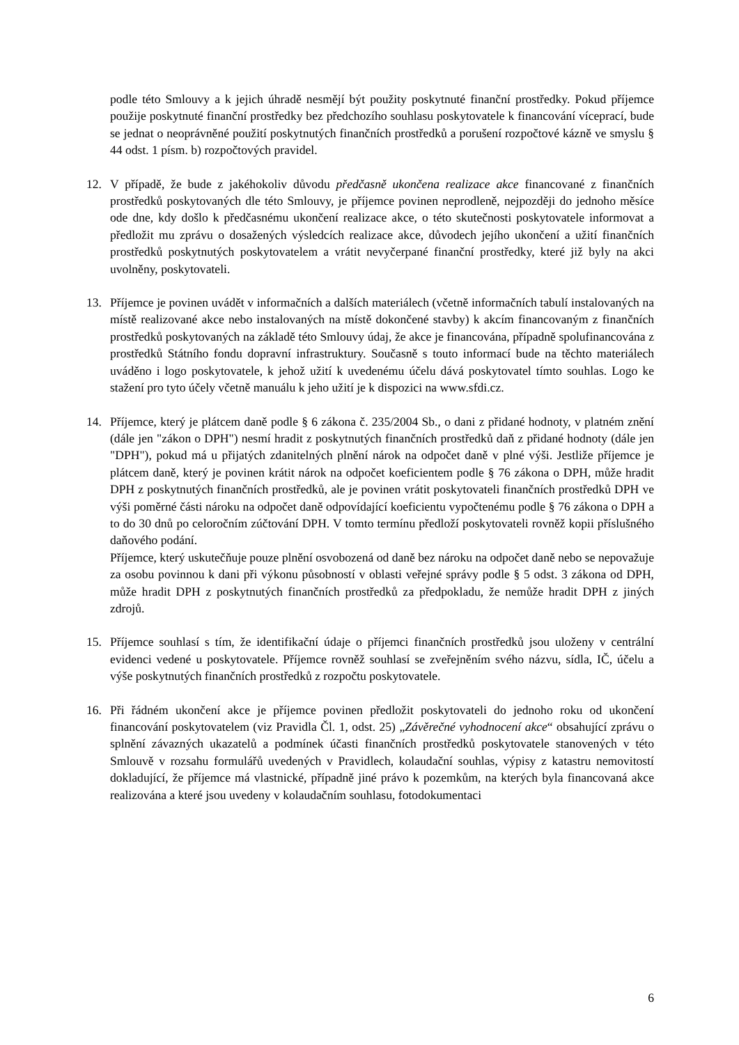podle této Smlouvy a k jejich úhradě nesmějí být použity poskytnuté finanční prostředky. Pokud příjemce použije poskytnuté finanční prostředky bez předchozího souhlasu poskytovatele k financování víceprací, bude se jednat o neoprávněné použití poskytnutých finančních prostředků a porušení rozpočtové kázně ve smyslu § 44 odst. 1 písm. b) rozpočtových pravidel.
12. V případě, že bude z jakéhokoliv důvodu předčasně ukončena realizace akce financované z finančních prostředků poskytovaných dle této Smlouvy, je příjemce povinen neprodleně, nejpozději do jednoho měsíce ode dne, kdy došlo k předčasnému ukončení realizace akce, o této skutečnosti poskytovatele informovat a předložit mu zprávu o dosažených výsledcích realizace akce, důvodech jejího ukončení a užití finančních prostředků poskytnutých poskytovatelem a vrátit nevyčerpané finanční prostředky, které již byly na akci uvolněny, poskytovateli.
13. Příjemce je povinen uvádět v informačních a dalších materiálech (včetně informačních tabulí instalovaných na místě realizované akce nebo instalovaných na místě dokončené stavby) k akcím financovaným z finančních prostředků poskytovaných na základě této Smlouvy údaj, že akce je financována, případně spolufinancována z prostředků Státního fondu dopravní infrastruktury. Současně s touto informací bude na těchto materiálech uváděno i logo poskytovatele, k jehož užití k uvedenému účelu dává poskytovatel tímto souhlas. Logo ke stažení pro tyto účely včetně manuálu k jeho užití je k dispozici na www.sfdi.cz.
14. Příjemce, který je plátcem daně podle § 6 zákona č. 235/2004 Sb., o dani z přidané hodnoty, v platném znění (dále jen "zákon o DPH") nesmí hradit z poskytnutých finančních prostředků daň z přidané hodnoty (dále jen "DPH"), pokud má u přijatých zdanitelných plnění nárok na odpočet daně v plné výši. Jestliže příjemce je plátcem daně, který je povinen krátit nárok na odpočet koeficientem podle § 76 zákona o DPH, může hradit DPH z poskytnutých finančních prostředků, ale je povinen vrátit poskytovateli finančních prostředků DPH ve výši poměrné části nároku na odpočet daně odpovídající koeficientu vypočtenému podle § 76 zákona o DPH a to do 30 dnů po celoročním zúčtování DPH. V tomto termínu předloží poskytovateli rovněž kopii příslušného daňového podání.
Příjemce, který uskutečňuje pouze plnění osvobozená od daně bez nároku na odpočet daně nebo se nepovažuje za osobu povinnou k dani při výkonu působností v oblasti veřejné správy podle § 5 odst. 3 zákona od DPH, může hradit DPH z poskytnutých finančních prostředků za předpokladu, že nemůže hradit DPH z jiných zdrojů.
15. Příjemce souhlasí s tím, že identifikační údaje o příjemci finančních prostředků jsou uloženy v centrální evidenci vedené u poskytovatele. Příjemce rovněž souhlasí se zveřejněním svého názvu, sídla, IČ, účelu a výše poskytnutých finančních prostředků z rozpočtu poskytovatele.
16. Při řádném ukončení akce je příjemce povinen předložit poskytovateli do jednoho roku od ukončení financování poskytovatelem (viz Pravidla Čl. 1, odst. 25) „Závěrečné vyhodnocení akce“ obsahující zprávu o splnění závazných ukazatelů a podmínek účasti finančních prostředků poskytovatele stanovených v této Smlouvě v rozsahu formulářů uvedených v Pravidlech, kolaudační souhlas, výpisy z katastru nemovitostí dokladující, že příjemce má vlastnické, případně jiné právo k pozemkům, na kterých byla financovaná akce realizována a které jsou uvedeny v kolaudačním souhlasu, fotodokumentaci
6